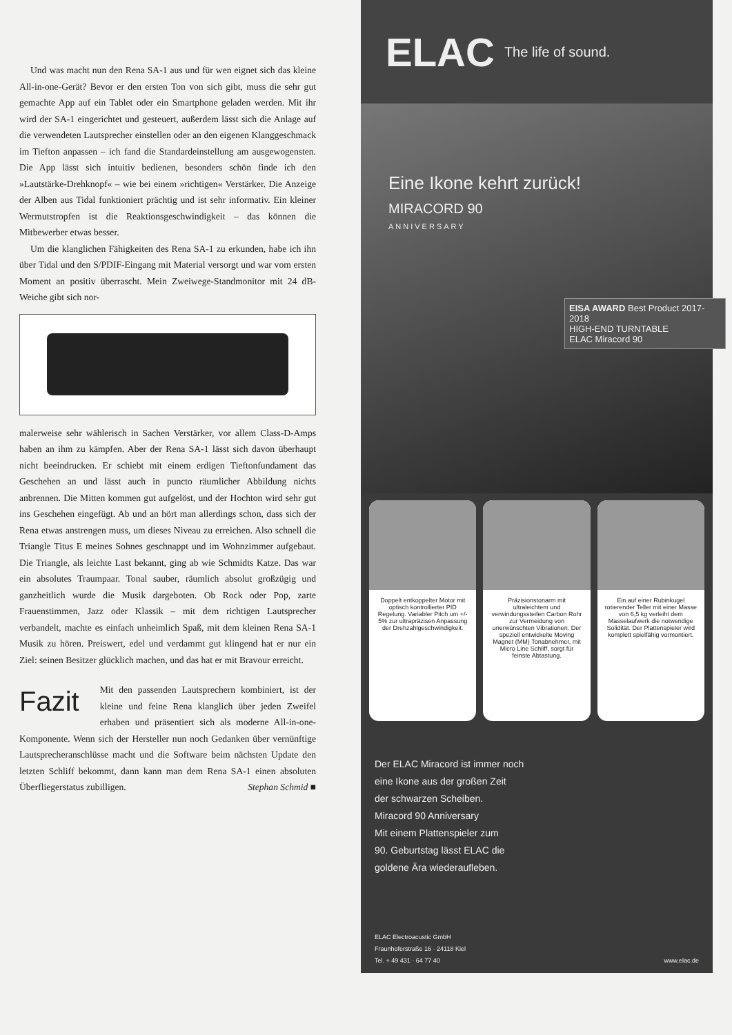Und was macht nun den Rena SA-1 aus und für wen eignet sich das kleine All-in-one-Gerät? Bevor er den ersten Ton von sich gibt, muss die sehr gut gemachte App auf ein Tablet oder ein Smartphone geladen werden. Mit ihr wird der SA-1 eingerichtet und gesteuert, außerdem lässt sich die Anlage auf die verwendeten Lautsprecher einstellen oder an den eigenen Klanggeschmack im Tiefton anpassen – ich fand die Standardeinstellung am ausgewogensten. Die App lässt sich intuitiv bedienen, besonders schön finde ich den »Lautstärke-Drehknopf« – wie bei einem »richtigen« Verstärker. Die Anzeige der Alben aus Tidal funktioniert prächtig und ist sehr informativ. Ein kleiner Wermutstropfen ist die Reaktionsgeschwindigkeit – das können die Mitbewerber etwas besser.
Um die klanglichen Fähigkeiten des Rena SA-1 zu erkunden, habe ich ihn über Tidal und den S/PDIF-Eingang mit Material versorgt und war vom ersten Moment an positiv überrascht. Mein Zweiwege-Standmonitor mit 24 dB-Weiche gibt sich nor-
malerweise sehr wählerisch in Sachen Verstärker, vor allem Class-D-Amps haben an ihm zu kämpfen. Aber der Rena SA-1 lässt sich davon überhaupt nicht beeindrucken. Er schiebt mit einem erdigen Tieftonfundament das Geschehen an und lässt auch in puncto räumlicher Abbildung nichts anbrennen. Die Mitten kommen gut aufgelöst, und der Hochton wird sehr gut ins Geschehen eingefügt. Ab und an hört man allerdings schon, dass sich der Rena etwas anstrengen muss, um dieses Niveau zu erreichen. Also schnell die Triangle Titus E meines Sohnes geschnappt und im Wohnzimmer aufgebaut. Die Triangle, als leichte Last bekannt, ging ab wie Schmidts Katze. Das war ein absolutes Traumpaar. Tonal sauber, räumlich absolut großzügig und ganzheitlich wurde die Musik dargeboten. Ob Rock oder Pop, zarte Frauenstimmen, Jazz oder Klassik – mit dem richtigen Lautsprecher verbandelt, machte es einfach unheimlich Spaß, mit dem kleinen Rena SA-1 Musik zu hören. Preiswert, edel und verdammt gut klingend hat er nur ein Ziel: seinen Besitzer glücklich machen, und das hat er mit Bravour erreicht.
Fazit
Mit den passenden Lautsprechern kombiniert, ist der kleine und feine Rena klanglich über jeden Zweifel erhaben und präsentiert sich als moderne All-in-one-Komponente. Wenn sich der Hersteller nun noch Gedanken über vernünftige Lautsprecheranschlüsse macht und die Software beim nächsten Update den letzten Schliff bekommt, dann kann man dem Rena SA-1 einen absoluten Überfliegerstatus zubilligen. Stephan Schmid ■
ELAC The life of sound.
Eine Ikone kehrt zurück!
MIRACORD 90
ANNIVERSARY
EISA AWARD Best Product 2017-2018
HIGH-END TURNTABLE
ELAC Miracord 90
Doppelt entkoppelter Motor mit optisch kontrollierter PID Regelung. Variabler Pitch um +/- 5% zur ultrapräzisen Anpassung der Drehzahlgeschwindigkeit.
Präzisionstonarm mit ultraleichtem und verwindungssteifen Carbon Rohr zur Vermeidung von unerwünschten Vibrationen. Der speziell entwickelte Moving Magnet (MM) Tonabnehmer, mit Micro Line Schliff, sorgt für feinste Abtastung.
Ein auf einer Rubinkugel rotierender Teller mit einer Masse von 6,5 kg verleiht dem Masselaufwerk die notwendige Solidität. Der Plattenspieler wird komplett spielfähig vormontiert.
Der ELAC Miracord ist immer noch
eine Ikone aus der großen Zeit
der schwarzen Scheiben.
Miracord 90 Anniversary
Mit einem Plattenspieler zum
90. Geburtstag lässt ELAC die
goldene Ära wiederaufleben.
ELAC Electroacustic GmbH
Fraunhoferstraße 16 · 24118 Kiel
Tel. + 49 431 · 64 77 40
www.elac.de